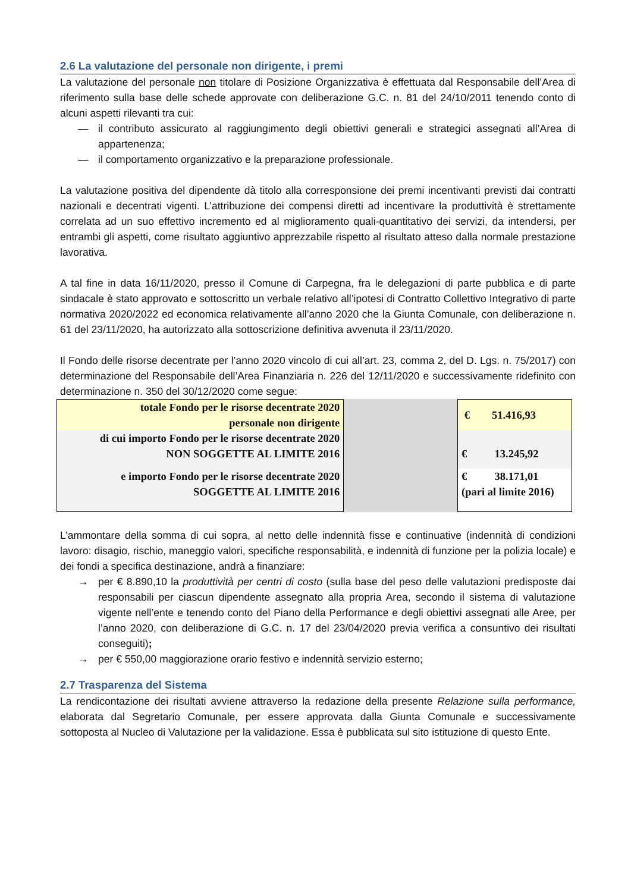2.6 La valutazione del personale non dirigente, i premi
La valutazione del personale non titolare di Posizione Organizzativa è effettuata dal Responsabile dell’Area di riferimento sulla base delle schede approvate con deliberazione G.C. n. 81 del 24/10/2011 tenendo conto di alcuni aspetti rilevanti tra cui:
— il contributo assicurato al raggiungimento degli obiettivi generali e strategici assegnati all’Area di appartenenza;
— il comportamento organizzativo e la preparazione professionale.
La valutazione positiva del dipendente dà titolo alla corresponsione dei premi incentivanti previsti dai contratti nazionali e decentrati vigenti. L’attribuzione dei compensi diretti ad incentivare la produttività è strettamente correlata ad un suo effettivo incremento ed al miglioramento quali-quantitativo dei servizi, da intendersi, per entrambi gli aspetti, come risultato aggiuntivo apprezzabile rispetto al risultato atteso dalla normale prestazione lavorativa.
A tal fine in data 16/11/2020, presso il Comune di Carpegna, fra le delegazioni di parte pubblica e di parte sindacale è stato approvato e sottoscritto un verbale relativo all’ipotesi di Contratto Collettivo Integrativo di parte normativa 2020/2022 ed economica relativamente all’anno 2020 che la Giunta Comunale, con deliberazione n. 61 del 23/11/2020, ha autorizzato alla sottoscrizione definitiva avvenuta il 23/11/2020.
Il Fondo delle risorse decentrate per l’anno 2020 vincolo di cui all’art. 23, comma 2, del D. Lgs. n. 75/2017) con determinazione del Responsabile dell’Area Finanziaria n. 226 del 12/11/2020 e successivamente ridefinito con determinazione n. 350 del 30/12/2020 come segue:
| totale Fondo per le risorse decentrate 2020 personale non dirigente | | € 51.416,93 |
| di cui importo Fondo per le risorse decentrate 2020 NON SOGGETTE AL LIMITE 2016 | | € 13.245,92 |
| e importo Fondo per le risorse decentrate 2020 SOGGETTE AL LIMITE 2016 | | € 38.171,01 (pari al limite 2016) |
L’ammontare della somma di cui sopra, al netto delle indennità fisse e continuative (indennità di condizioni lavoro: disagio, rischio, maneggio valori, specifiche responsabilità, e indennità di funzione per la polizia locale) e dei fondi a specifica destinazione, andrà a finanziare:
→ per € 8.890,10 la produttività per centri di costo (sulla base del peso delle valutazioni predisposte dai responsabili per ciascun dipendente assegnato alla propria Area, secondo il sistema di valutazione vigente nell’ente e tenendo conto del Piano della Performance e degli obiettivi assegnati alle Aree, per l’anno 2020, con deliberazione di G.C. n. 17 del 23/04/2020 previa verifica a consuntivo dei risultati conseguiti);
→ per € 550,00 maggiorazione orario festivo e indennità servizio esterno;
2.7 Trasparenza del Sistema
La rendicontazione dei risultati avviene attraverso la redazione della presente Relazione sulla performance, elaborata dal Segretario Comunale, per essere approvata dalla Giunta Comunale e successivamente sottoposta al Nucleo di Valutazione per la validazione. Essa è pubblicata sul sito istituzione di questo Ente.